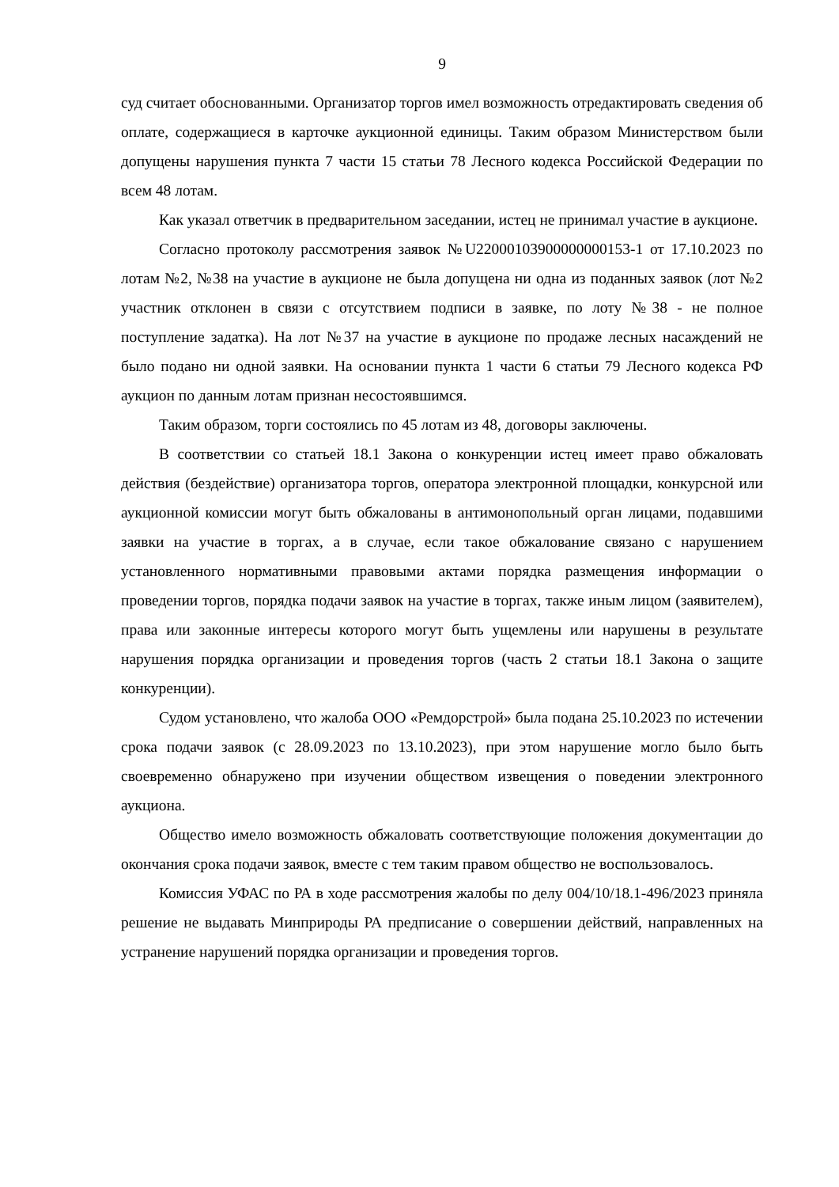9
суд считает обоснованными. Организатор торгов имел возможность отредактировать сведения об оплате, содержащиеся в карточке аукционной единицы. Таким образом Министерством были допущены нарушения пункта 7 части 15 статьи 78 Лесного кодекса Российской Федерации по всем 48 лотам.
Как указал ответчик в предварительном заседании, истец не принимал участие в аукционе.
Согласно протоколу рассмотрения заявок №U22000103900000000153-1 от 17.10.2023 по лотам №2, №38 на участие в аукционе не была допущена ни одна из поданных заявок (лот №2 участник отклонен в связи с отсутствием подписи в заявке, по лоту №38 - не полное поступление задатка). На лот №37 на участие в аукционе по продаже лесных насаждений не было подано ни одной заявки. На основании пункта 1 части 6 статьи 79 Лесного кодекса РФ аукцион по данным лотам признан несостоявшимся.
Таким образом, торги состоялись по 45 лотам из 48, договоры заключены.
В соответствии со статьей 18.1 Закона о конкуренции истец имеет право обжаловать действия (бездействие) организатора торгов, оператора электронной площадки, конкурсной или аукционной комиссии могут быть обжалованы в антимонопольный орган лицами, подавшими заявки на участие в торгах, а в случае, если такое обжалование связано с нарушением установленного нормативными правовыми актами порядка размещения информации о проведении торгов, порядка подачи заявок на участие в торгах, также иным лицом (заявителем), права или законные интересы которого могут быть ущемлены или нарушены в результате нарушения порядка организации и проведения торгов (часть 2 статьи 18.1 Закона о защите конкуренции).
Судом установлено, что жалоба ООО «Ремдорстрой» была подана 25.10.2023 по истечении срока подачи заявок (с 28.09.2023 по 13.10.2023), при этом нарушение могло было быть своевременно обнаружено при изучении обществом извещения о поведении электронного аукциона.
Общество имело возможность обжаловать соответствующие положения документации до окончания срока подачи заявок, вместе с тем таким правом общество не воспользовалось.
Комиссия УФАС по РА в ходе рассмотрения жалобы по делу 004/10/18.1-496/2023 приняла решение не выдавать Минприроды РА предписание о совершении действий, направленных на устранение нарушений порядка организации и проведения торгов.